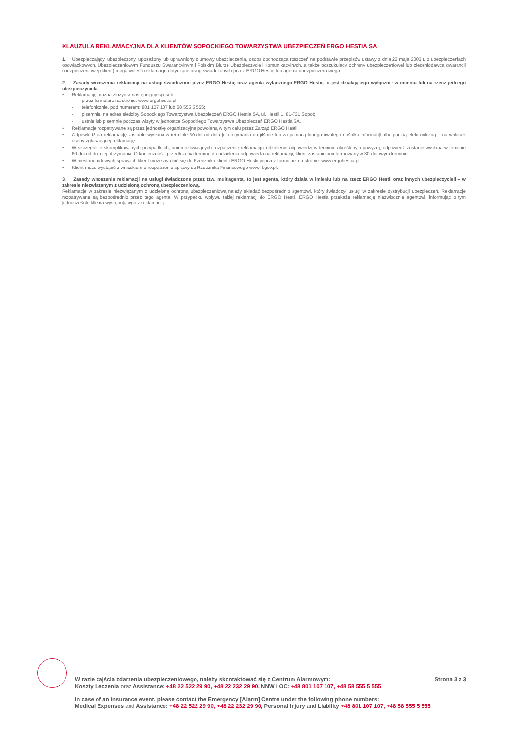KLAUZULA REKLAMACYJNA DLA KLIENTÓW SOPOCKIEGO TOWARZYSTWA UBEZPIECZEŃ ERGO HESTIA SA
1. Ubezpieczający, ubezpieczony, uposażony lub uprawniony z umowy ubezpieczenia, osoba dochodząca roszczeń na podstawie przepisów ustawy z dnia 22 maja 2003 r. o ubezpieczeniach obowiązkowych, Ubezpieczeniowym Funduszu Gwarancyjnym i Polskim Biurze Ubezpieczycieli Komunikacyjnych, a także poszukujący ochrony ubezpieczeniowej lub zleceniodawca gwarancji ubezpieczeniowej (klient) mogą wnieść reklamacje dotyczące usług świadczonych przez ERGO Hestię lub agenta ubezpieczeniowego.
2. Zasady wnoszenia reklamacji na usługi świadczone przez ERGO Hestię oraz agenta wyłącznego ERGO Hestii, to jest działającego wyłącznie w imieniu lub na rzecz jednego ubezpieczyciela
• Reklamację można złożyć w następujący sposób:
- przez formularz na stronie: www.ergohestia.pl;
- telefonicznie, pod numerem: 801 107 107 lub 58 555 5 555;
- pisemnie, na adres siedziby Sopockiego Towarzystwa Ubezpieczeń ERGO Hestia SA, ul. Hestii 1, 81-731 Sopot;
- ustnie lub pisemnie podczas wizyty w jednostce Sopockiego Towarzystwa Ubezpieczeń ERGO Hestia SA.
• Reklamacje rozpatrywane są przez jednostkę organizacyjną powołaną w tym celu przez Zarząd ERGO Hestii.
• Odpowiedź na reklamację zostanie wysłana w terminie 30 dni od dnia jej otrzymania na piśmie lub za pomocą innego trwałego nośnika informacji albo pocztą elektroniczną – na wniosek osoby zgłaszającej reklamację.
• W szczególnie skomplikowanych przypadkach, uniemożliwiających rozpatrzenie reklamacji i udzielenie odpowiedzi w terminie określonym powyżej, odpowiedź zostanie wysłana w terminie 60 dni od dnia jej otrzymania. O konieczności przedłużenia terminu do udzielenia odpowiedzi na reklamację klient zostanie poinformowany w 30-dniowym terminie.
• W niestandardowych sprawach klient może zwrócić się do Rzecznika klienta ERGO Hestii poprzez formularz na stronie: www.ergohestia.pl.
• Klient może wystąpić z wnioskiem o rozpatrzenie sprawy do Rzecznika Finansowego www.rf.gov.pl.
3. Zasady wnoszenia reklamacji na usługi świadczone przez tzw. multiagenta, to jest agenta, który działa w imieniu lub na rzecz ERGO Hestii oraz innych ubezpieczycieli – w zakresie niezwiązanym z udzieloną ochroną ubezpieczeniową.
Reklamacje w zakresie niezwiązanym z udzieloną ochroną ubezpieczeniową należy składać bezpośrednio agentowi, który świadczył usługi w zakresie dystrybucji ubezpieczeń. Reklamacje rozpatrywane są bezpośrednio przez tego agenta. W przypadku wpływu takiej reklamacji do ERGO Hestii, ERGO Hestia przekaże reklamację niezwłocznie agentowi, informując o tym jednocześnie klienta występującego z reklamacją.
W razie zajścia zdarzenia ubezpieczeniowego, należy skontaktować się z Centrum Alarmowym: Strona 3 z 3
Koszty Leczenia oraz Assistance: +48 22 522 29 90, +48 22 232 29 90, NNW i OC: +48 801 107 107, +48 58 555 5 555
In case of an insurance event, please contact the Emergency [Alarm] Centre under the following phone numbers:
Medical Expenses and Assistance: +48 22 522 29 90, +48 22 232 29 90, Personal Injury and Liability +48 801 107 107, +48 58 555 5 555